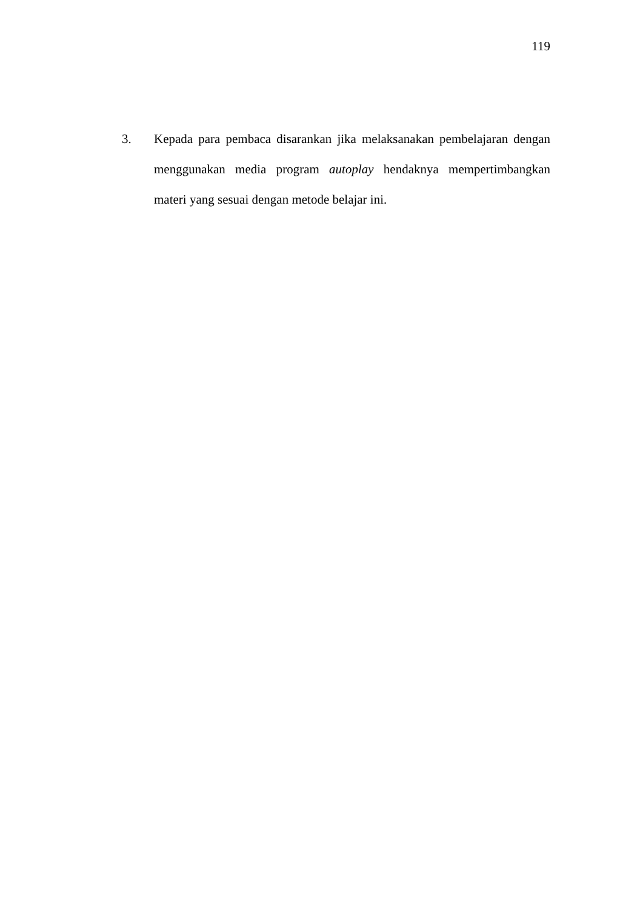119
3. Kepada para pembaca disarankan jika melaksanakan pembelajaran dengan menggunakan media program autoplay hendaknya mempertimbangkan materi yang sesuai dengan metode belajar ini.